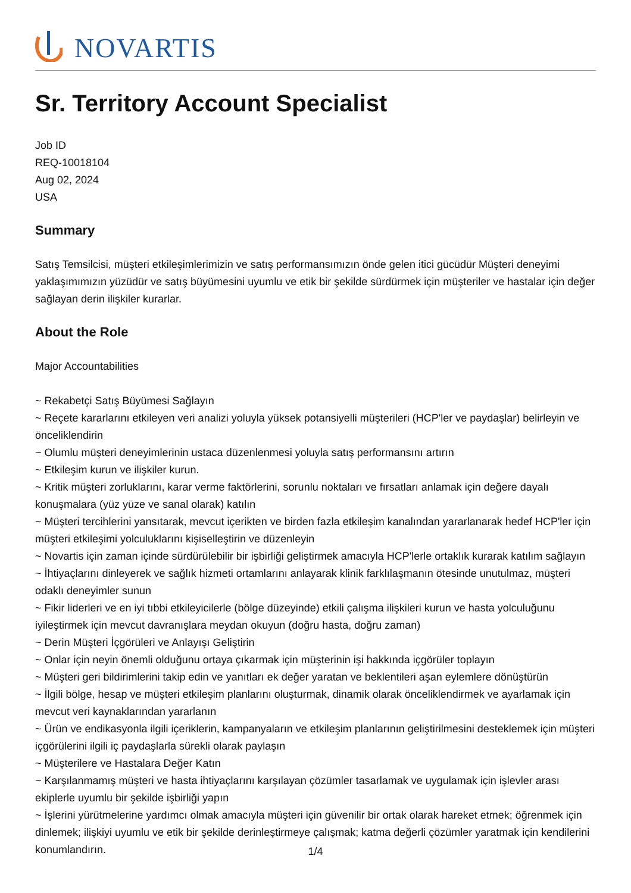NOVARTIS
Sr. Territory Account Specialist
Job ID
REQ-10018104
Aug 02, 2024
USA
Summary
Satış Temsilcisi, müşteri etkileşimlerimizin ve satış performansımızın önde gelen itici gücüdür Müşteri deneyimi yaklaşımımızın yüzüdür ve satış büyümesini uyumlu ve etik bir şekilde sürdürmek için müşteriler ve hastalar için değer sağlayan derin ilişkiler kurarlar.
About the Role
Major Accountabilities
~ Rekabetçi Satış Büyümesi Sağlayın
~ Reçete kararlarını etkileyen veri analizi yoluyla yüksek potansiyelli müşterileri (HCP'ler ve paydaşlar) belirleyin ve önceliklendirin
~ Olumlu müşteri deneyimlerinin ustaca düzenlenmesi yoluyla satış performansını artırın
~ Etkileşim kurun ve ilişkiler kurun.
~ Kritik müşteri zorluklarını, karar verme faktörlerini, sorunlu noktaları ve fırsatları anlamak için değere dayalı konuşmalara (yüz yüze ve sanal olarak) katılın
~ Müşteri tercihlerini yansıtarak, mevcut içerikten ve birden fazla etkileşim kanalından yararlanarak hedef HCP'ler için müşteri etkileşimi yolculuklarını kişiselleştirin ve düzenleyin
~ Novartis için zaman içinde sürdürülebilir bir işbirliği geliştirmek amacıyla HCP'lerle ortaklık kurarak katılım sağlayın
~ İhtiyaçlarını dinleyerek ve sağlık hizmeti ortamlarını anlayarak klinik farklılaşmanın ötesinde unutulmaz, müşteri odaklı deneyimler sunun
~ Fikir liderleri ve en iyi tıbbi etkileyicilerle (bölge düzeyinde) etkili çalışma ilişkileri kurun ve hasta yolculuğunu iyileştirmek için mevcut davranışlara meydan okuyun (doğru hasta, doğru zaman)
~ Derin Müşteri İçgörüleri ve Anlayışı Geliştirin
~ Onlar için neyin önemli olduğunu ortaya çıkarmak için müşterinin işi hakkında içgörüler toplayın
~ Müşteri geri bildirimlerini takip edin ve yanıtları ek değer yaratan ve beklentileri aşan eylemlere dönüştürün
~ İlgili bölge, hesap ve müşteri etkileşim planlarını oluşturmak, dinamik olarak önceliklendirmek ve ayarlamak için mevcut veri kaynaklarından yararlanın
~ Ürün ve endikasyonla ilgili içeriklerin, kampanyaların ve etkileşim planlarının geliştirilmesini desteklemek için müşteri içgörülerini ilgili iç paydaşlarla sürekli olarak paylaşın
~ Müşterilere ve Hastalara Değer Katın
~ Karşılanmamış müşteri ve hasta ihtiyaçlarını karşılayan çözümler tasarlamak ve uygulamak için işlevler arası ekiplerle uyumlu bir şekilde işbirliği yapın
~ İşlerini yürütmelerine yardımcı olmak amacıyla müşteri için güvenilir bir ortak olarak hareket etmek; öğrenmek için dinlemek; ilişkiyi uyumlu ve etik bir şekilde derinleştirmeye çalışmak; katma değerli çözümler yaratmak için kendilerini konumlandırın.
1/4